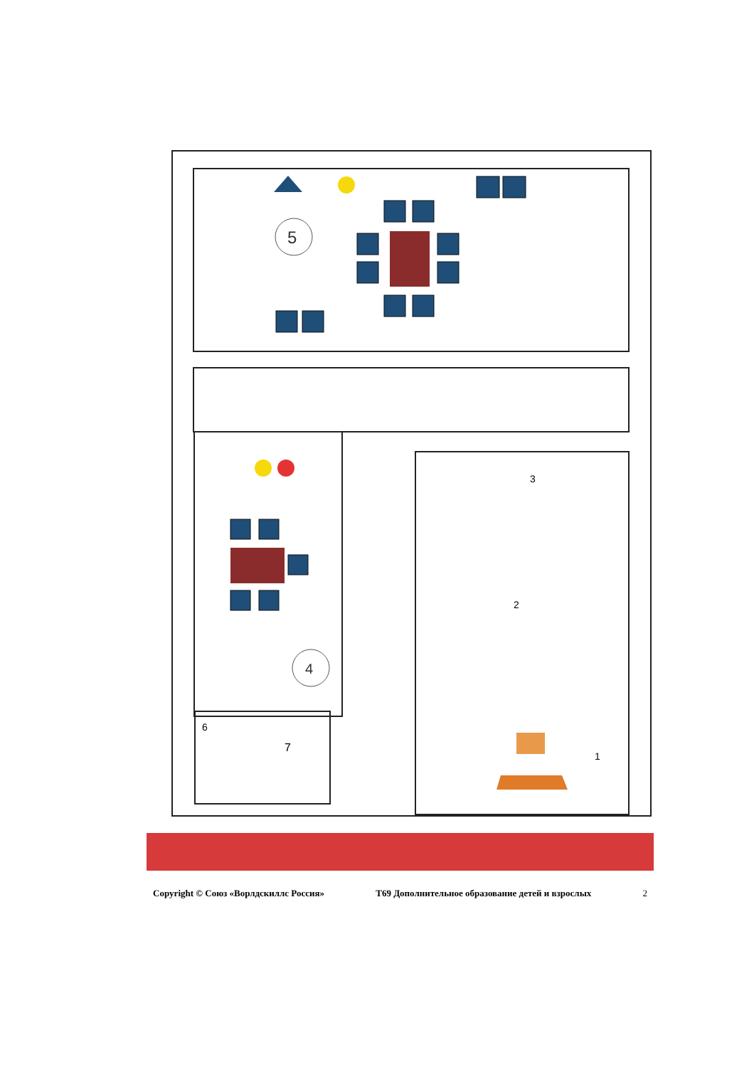5
4
3
2
1
6
7
Copyright © Союз «Ворлдскиллс Россия» T69 Дополнительное образование детей и взрослых 2